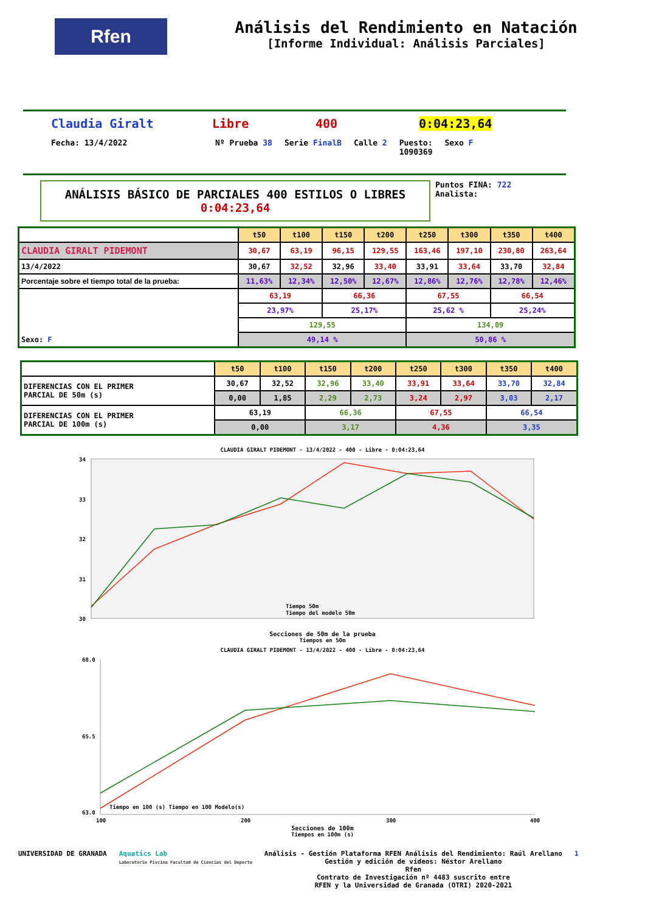Rfen
Análisis del Rendimiento en Natación
[Informe Individual: Análisis Parciales]
Claudia Giralt Libre 400 0:04:23,64
Fecha: 13/4/2022 Nº Prueba 38 Serie FinalB Calle 2 Puesto:
1090369 Sexo F
ANÁLISIS BÁSICO DE PARCIALES 400 ESTILOS O LIBRES
0:04:23,64
Puntos FINA: 722
Analista:
| | t50 | t100 | t150 | t200 | t250 | t300 | t350 | t400 |
| CLAUDIA GIRALT PIDEMONT | 30,67 | 63,19 | 96,15 | 129,55 | 163,46 | 197,10 | 230,80 | 263,64 |
| 13/4/2022 | 30,67 | 32,52 | 32,96 | 33,40 | 33,91 | 33,64 | 33,70 | 32,84 |
| Porcentaje sobre el tiempo total de la prueba: | 11,63% | 12,34% | 12,50% | 12,67% | 12,86% | 12,76% | 12,78% | 12,46% |
| Sexo: F | 63,19 | | 66,36 | | 67,55 | | 66,54 | |
| | 23,97% | | 25,17% | | 25,62 % | | 25,24% | |
| | 129,55 | | | | 134,09 | | | |
| | 49,14 % | | | | 50,86 % | | | |
| | t50 | t100 | t150 | t200 | t250 | t300 | t350 | t400 |
| DIFERENCIAS CON EL PRIMER PARCIAL DE 50m (s) | 30,67 | 32,52 | 32,96 | 33,40 | 33,91 | 33,64 | 33,70 | 32,84 |
| | 0,00 | 1,85 | 2,29 | 2,73 | 3,24 | 2,97 | 3,03 | 2,17 |
| DIFERENCIAS CON EL PRIMER PARCIAL DE 100m (s) | 63,19 | | 66,36 | | 67,55 | | 66,54 | |
| | 0,00 | | 3,17 | | 4,36 | | 3,35 | |
CLAUDIA GIRALT PIDEMONT - 13/4/2022 - 400 - Libre - 0:04:23,64
34
33
32
31
30
Tiempo 50m
Tiempo del modelo 50m
Secciones de 50m de la prueba
Tiempos en 50m
CLAUDIA GIRALT PIDEMONT - 13/4/2022 - 400 - Libre - 0:04:23,64
68.0
65.5
63.0
Tiempo en 100 (s) Tiempo en 100 Modelo(s)
100
200
300
400
Secciones de 100m
Tiempos en 100m (s)
UNIVERSIDAD DE GRANADA Aquatics Lab
Laboratorio Piscina Facultad de Ciencias del Deporte
Análisis - Gestión Plataforma RFEN Análisis del Rendimiento: Raúl Arellano
Gestión y edición de vídeos: Néstor Arellano
Rfen
Contrato de Investigación nº 4483 suscrito entre
RFEN y la Universidad de Granada (OTRI) 2020-2021
1